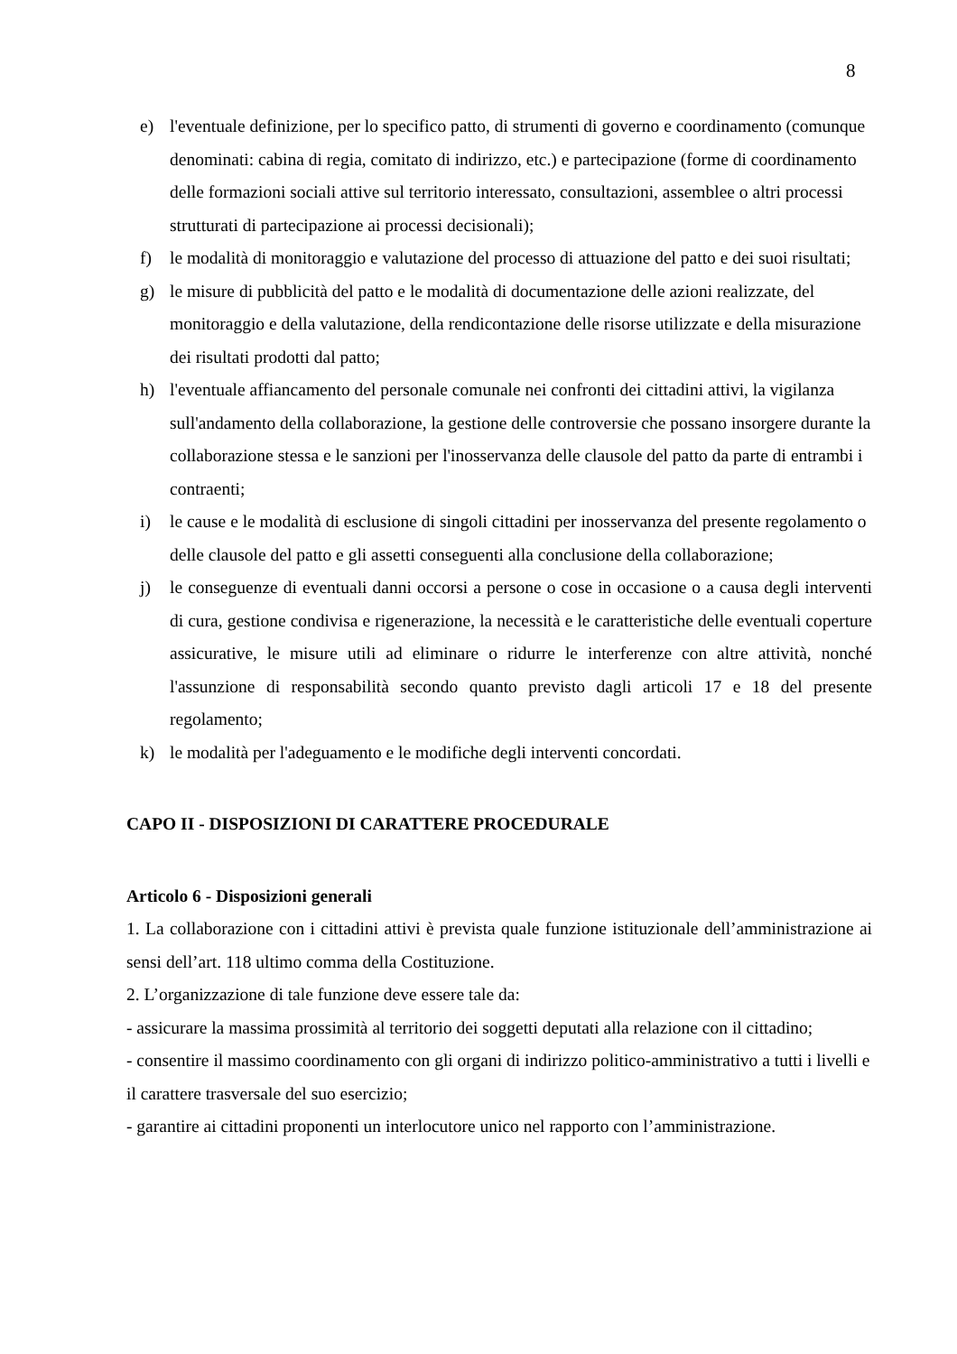8
e) l'eventuale definizione, per lo specifico patto, di strumenti di governo e coordinamento (comunque denominati: cabina di regia, comitato di indirizzo, etc.) e partecipazione (forme di coordinamento delle formazioni sociali attive sul territorio interessato, consultazioni, assemblee o altri processi strutturati di partecipazione ai processi decisionali);
f) le modalità di monitoraggio e valutazione del processo di attuazione del patto e dei suoi risultati;
g) le misure di pubblicità del patto e le modalità di documentazione delle azioni realizzate, del monitoraggio e della valutazione, della rendicontazione delle risorse utilizzate e della misurazione dei risultati prodotti dal patto;
h) l'eventuale affiancamento del personale comunale nei confronti dei cittadini attivi, la vigilanza sull'andamento della collaborazione, la gestione delle controversie che possano insorgere durante la collaborazione stessa e le sanzioni per l'inosservanza delle clausole del patto da parte di entrambi i contraenti;
i) le cause e le modalità di esclusione di singoli cittadini per inosservanza del presente regolamento o delle clausole del patto e gli assetti conseguenti alla conclusione della collaborazione;
j) le conseguenze di eventuali danni occorsi a persone o cose in occasione o a causa degli interventi di cura, gestione condivisa e rigenerazione, la necessità e le caratteristiche delle eventuali coperture assicurative, le misure utili ad eliminare o ridurre le interferenze con altre attività, nonché l'assunzione di responsabilità secondo quanto previsto dagli articoli 17 e 18 del presente regolamento;
k) le modalità per l'adeguamento e le modifiche degli interventi concordati.
CAPO II - DISPOSIZIONI DI CARATTERE PROCEDURALE
Articolo 6 - Disposizioni generali
1. La collaborazione con i cittadini attivi è prevista quale funzione istituzionale dell’amministrazione ai sensi dell’art. 118 ultimo comma della Costituzione.
2. L’organizzazione di tale funzione deve essere tale da:
- assicurare la massima prossimità al territorio dei soggetti deputati alla relazione con il cittadino;
- consentire il massimo coordinamento con gli organi di indirizzo politico-amministrativo a tutti i livelli e il carattere trasversale del suo esercizio;
- garantire ai cittadini proponenti un interlocutore unico nel rapporto con l’amministrazione.